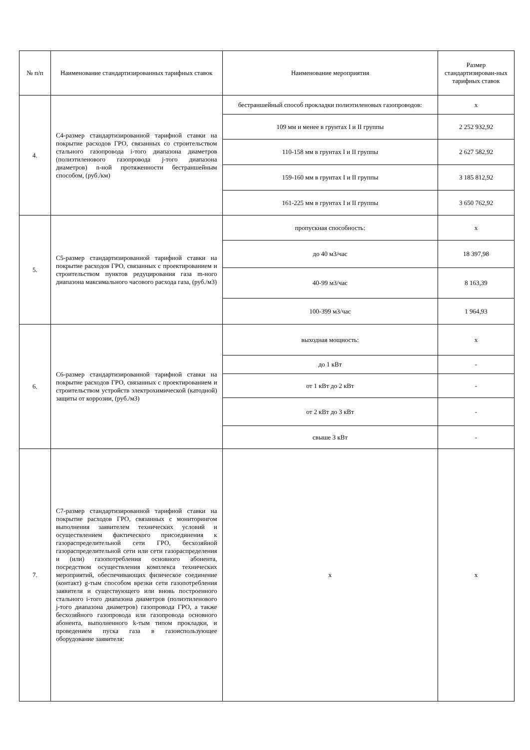| № п/п | Наименование стандартизированных тарифных ставок | Наименование мероприятия | Размер стандартизирован-ных тарифных ставок |
| --- | --- | --- | --- |
| 4. | С4-размер стандартизированной тарифной ставки на покрытие расходов ГРО, связанных со строительством стального газопровода i-того диапазона диаметров (полиэтиленового газопровода j-того диапазона диаметров) n-ной протяженности бестраншейным способом, (руб./км) | бестраншейный способ прокладки полиэтиленовых газопроводов: | х |
| | | 109 мм и менее в грунтах I и II группы | 2 252 932,92 |
| | | 110-158 мм в грунтах I и II группы | 2 627 582,92 |
| | | 159-160 мм в грунтах I и II группы | 3 185 812,92 |
| | | 161-225 мм в грунтах I и II группы | 3 650 762,92 |
| 5. | С5-размер стандартизированной тарифной ставки на покрытие расходов ГРО, связанных с проектированием и строительством пунктов редуцирования газа m-ного диапазона максимального часового расхода газа, (руб./м3) | пропускная способность: | х |
| | | до 40 м3/час | 18 397,98 |
| | | 40-99 м3/час | 8 163,39 |
| | | 100-399 м3/час | 1 964,93 |
| 6. | С6-размер стандартизированной тарифной ставки на покрытие расходов ГРО, связанных с проектированием и строительством устройств электрохимической (катодной) защиты от коррозии, (руб./м3) | выходная мощность: | х |
| | | до 1 кВт | - |
| | | от 1 кВт до 2 кВт | - |
| | | от 2 кВт до 3 кВт | - |
| | | свыше 3 кВт | - |
| 7. | С7-размер стандартизированной тарифной ставки на покрытие расходов ГРО, связанных с мониторингом выполнения заявителем технических условий и осуществлением фактического присоединения к газораспределительной сети ГРО, бесхозяйной газораспределительной сети или сети газораспределения и (или) газопотребления основного абонента, посредством осуществления комплекса технических мероприятий, обеспечивающих физическое соединение (контакт) g-тым способом врезки сети газопотребления заявителя и существующего или вновь построенного стального i-того диапазона диаметров (полиэтиленового j-того диапазона диаметров) газопровода ГРО, а также бесхозяйного газопровода или газопровода основного абонента, выполненного k-тым типом прокладки, и проведением пуска газа в газоиспользующее оборудование заявителя: | х | х |